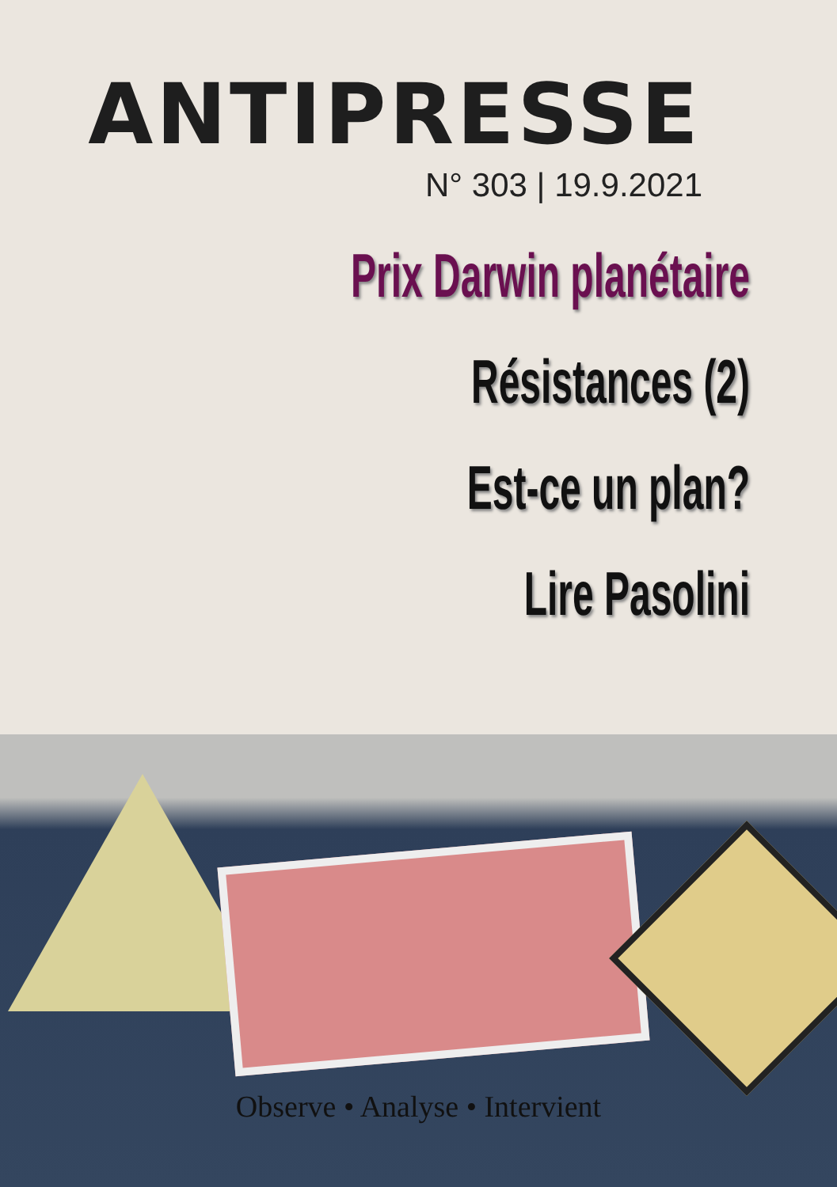ANTIPRESSE
N° 303 | 19.9.2021
Prix Darwin planétaire
Résistances (2)
Est-ce un plan?
Lire Pasolini
Observe • Analyse • Intervient